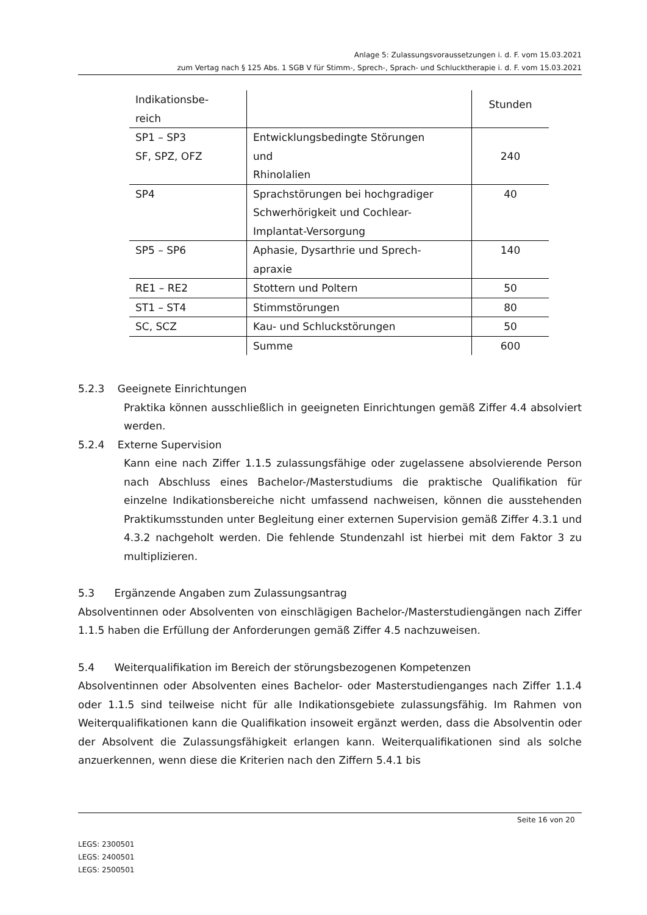Anlage 5: Zulassungsvoraussetzungen i. d. F. vom 15.03.2021
zum Vertag nach § 125 Abs. 1 SGB V für Stimm-, Sprech-, Sprach- und Schlucktherapie i. d. F. vom 15.03.2021
| Indikationsbe- reich | | Stunden |
| SP1 – SP3 SF, SPZ, OFZ | Entwicklungsbedingte Störungen und Rhinolalien | 240 |
| SP4 | Sprachstörungen bei hochgradiger Schwerhörigkeit und Cochlear-Implantat-Versorgung | 40 |
| SP5 – SP6 | Aphasie, Dysarthrie und Sprech- apraxie | 140 |
| RE1 – RE2 | Stottern und Poltern | 50 |
| ST1 – ST4 | Stimmstörungen | 80 |
| SC, SCZ | Kau- und Schluckstörungen | 50 |
| | Summe | 600 |
5.2.3 Geeignete Einrichtungen
Praktika können ausschließlich in geeigneten Einrichtungen gemäß Ziffer 4.4 absolviert werden.
5.2.4 Externe Supervision
Kann eine nach Ziffer 1.1.5 zulassungsfähige oder zugelassene absolvierende Person nach Abschluss eines Bachelor-/Masterstudiums die praktische Qualifikation für einzelne Indikationsbereiche nicht umfassend nachweisen, können die ausstehenden Praktikumsstunden unter Begleitung einer externen Supervision gemäß Ziffer 4.3.1 und 4.3.2 nachgeholt werden. Die fehlende Stundenzahl ist hierbei mit dem Faktor 3 zu multiplizieren.
5.3 Ergänzende Angaben zum Zulassungsantrag
Absolventinnen oder Absolventen von einschlägigen Bachelor-/Masterstudiengängen nach Ziffer 1.1.5 haben die Erfüllung der Anforderungen gemäß Ziffer 4.5 nachzuweisen.
5.4 Weiterqualifikation im Bereich der störungsbezogenen Kompetenzen
Absolventinnen oder Absolventen eines Bachelor- oder Masterstudienganges nach Ziffer 1.1.4 oder 1.1.5 sind teilweise nicht für alle Indikationsgebiete zulassungsfähig. Im Rahmen von Weiterqualifikationen kann die Qualifikation insoweit ergänzt werden, dass die Absolventin oder der Absolvent die Zulassungsfähigkeit erlangen kann. Weiterqualifikationen sind als solche anzuerkennen, wenn diese die Kriterien nach den Ziffern 5.4.1 bis
Seite 16 von 20
LEGS: 2300501
LEGS: 2400501
LEGS: 2500501